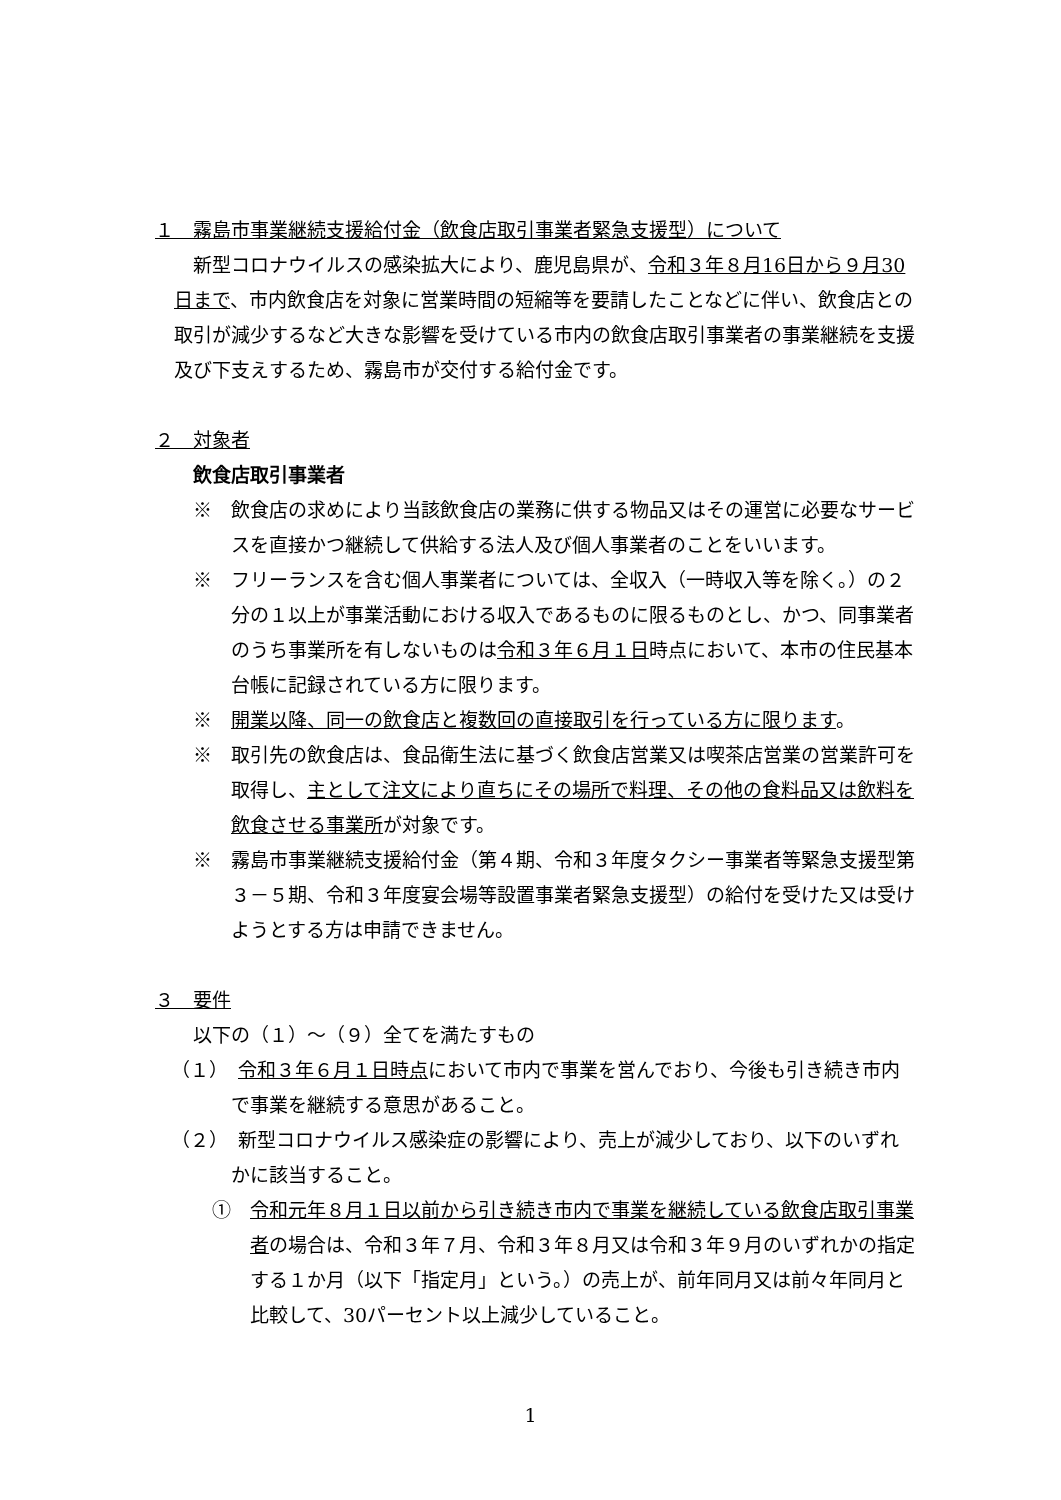１　霧島市事業継続支援給付金（飲食店取引事業者緊急支援型）について
新型コロナウイルスの感染拡大により、鹿児島県が、令和３年８月16日から９月30日まで、市内飲食店を対象に営業時間の短縮等を要請したことなどに伴い、飲食店との取引が減少するなど大きな影響を受けている市内の飲食店取引事業者の事業継続を支援及び下支えするため、霧島市が交付する給付金です。
２　対象者
飲食店取引事業者
※　飲食店の求めにより当該飲食店の業務に供する物品又はその運営に必要なサービスを直接かつ継続して供給する法人及び個人事業者のことをいいます。
※　フリーランスを含む個人事業者については、全収入（一時収入等を除く。）の２分の１以上が事業活動における収入であるものに限るものとし、かつ、同事業者のうち事業所を有しないものは令和３年６月１日時点において、本市の住民基本台帳に記録されている方に限ります。
※　開業以降、同一の飲食店と複数回の直接取引を行っている方に限ります。
※　取引先の飲食店は、食品衛生法に基づく飲食店営業又は喫茶店営業の営業許可を取得し、主として注文により直ちにその場所で料理、その他の食料品又は飲料を飲食させる事業所が対象です。
※　霧島市事業継続支援給付金（第４期、令和３年度タクシー事業者等緊急支援型第３－５期、令和３年度宴会場等設置事業者緊急支援型）の給付を受けた又は受けようとする方は申請できません。
３　要件
以下の（１）～（９）全てを満たすもの
（１）　令和３年６月１日時点において市内で事業を営んでおり、今後も引き続き市内で事業を継続する意思があること。
（２）　新型コロナウイルス感染症の影響により、売上が減少しており、以下のいずれかに該当すること。
①　令和元年８月１日以前から引き続き市内で事業を継続している飲食店取引事業者の場合は、令和３年７月、令和３年８月又は令和３年９月のいずれかの指定する１か月（以下「指定月」という。）の売上が、前年同月又は前々年同月と比較して、30パーセント以上減少していること。
1